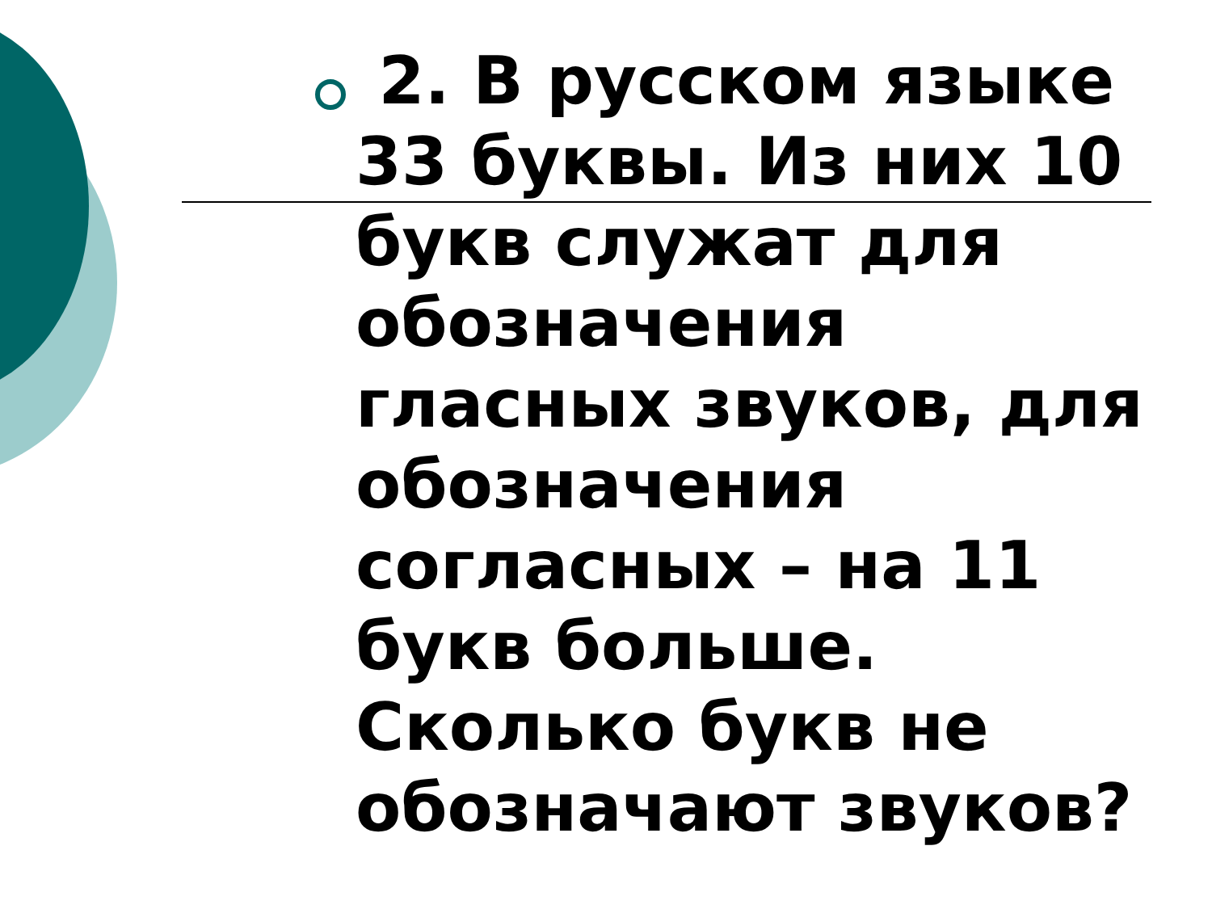2. В русском языке 33 буквы. Из них 10 букв служат для обозначения гласных звуков, для обозначения согласных – на 11 букв больше. Сколько букв не обозначают звуков?